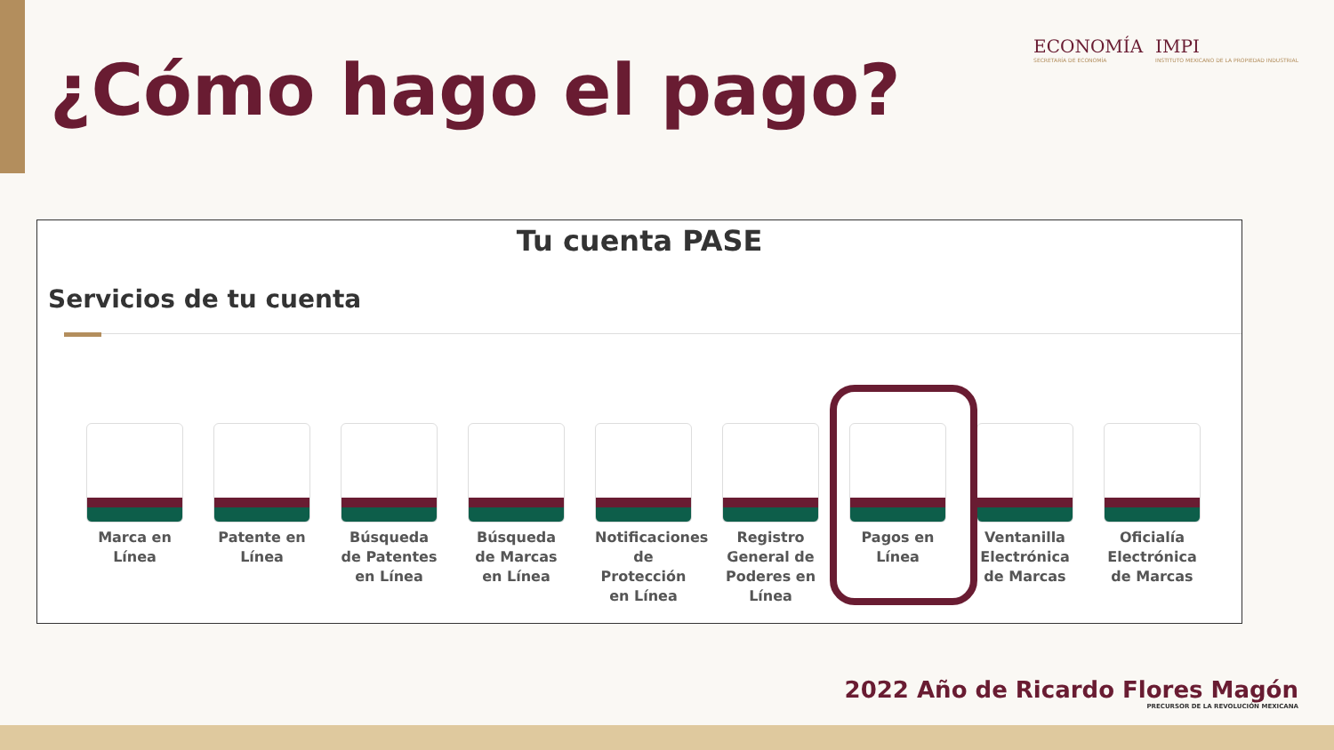¿Cómo hago el pago?
ECONOMÍA
SECRETARÍA DE ECONOMÍA
IMPI
INSTITUTO MEXICANO DE LA PROPIEDAD INDUSTRIAL
Tu cuenta PASE
Servicios de tu cuenta
Marca en Línea
Patente en Línea
Búsqueda de Patentes en Línea
Búsqueda de Marcas en Línea
Notificaciones de Protección en Línea
Registro General de Poderes en Línea
Pagos en Línea
Ventanilla Electrónica de Marcas
Oficialía Electrónica de Marcas
2022 Año de Ricardo Flores Magón
PRECURSOR DE LA REVOLUCIÓN MEXICANA